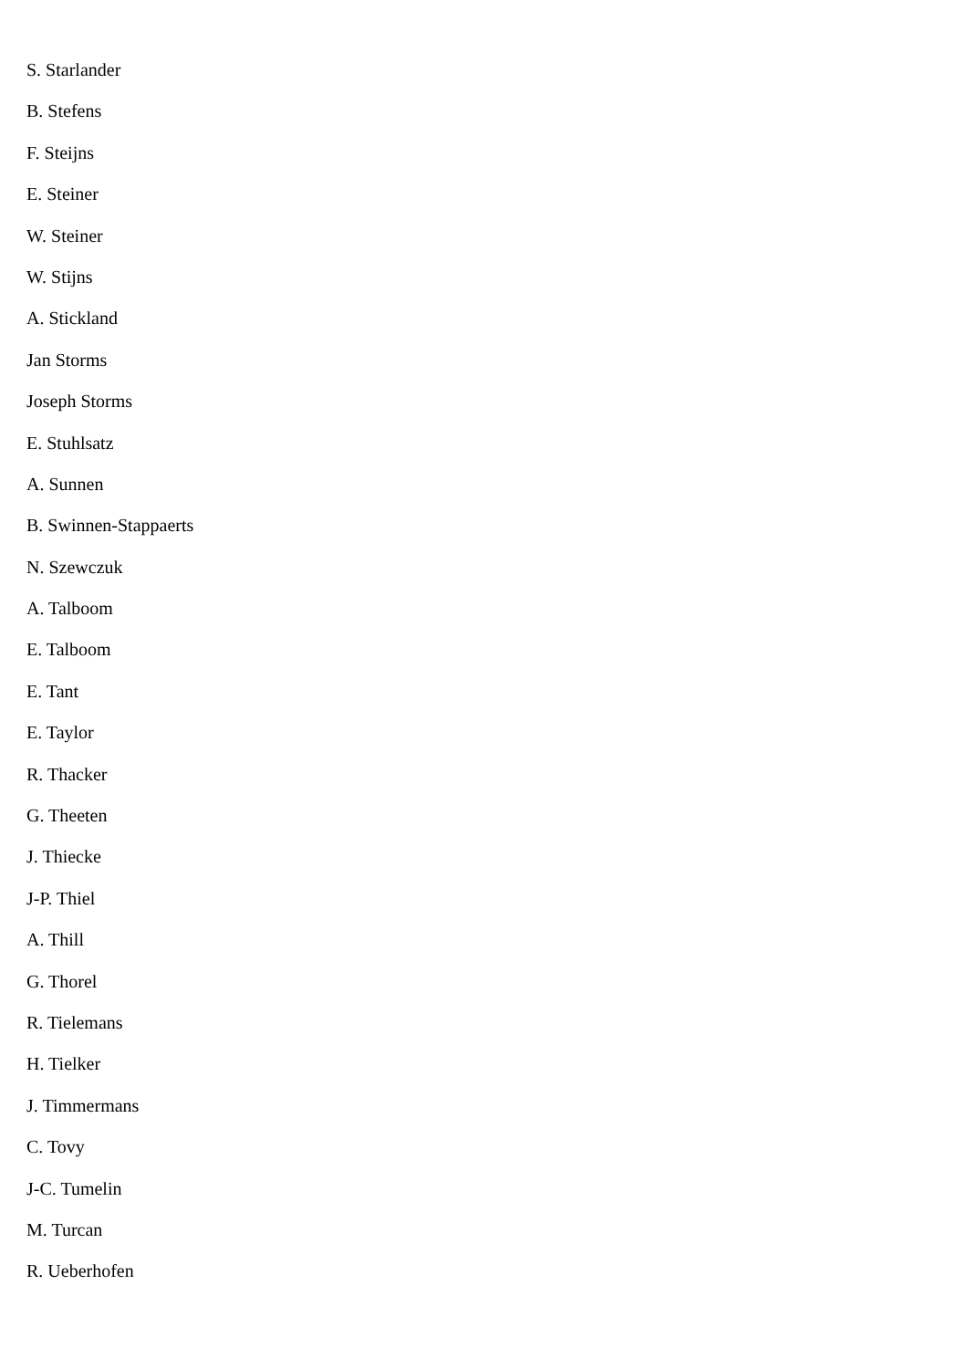S. Starlander
B. Stefens
F. Steijns
E. Steiner
W. Steiner
W. Stijns
A. Stickland
Jan Storms
Joseph Storms
E. Stuhlsatz
A. Sunnen
B. Swinnen-Stappaerts
N. Szewczuk
A. Talboom
E. Talboom
E. Tant
E. Taylor
R. Thacker
G. Theeten
J. Thiecke
J-P. Thiel
A. Thill
G. Thorel
R. Tielemans
H. Tielker
J. Timmermans
C. Tovy
J-C. Tumelin
M. Turcan
R. Ueberhofen